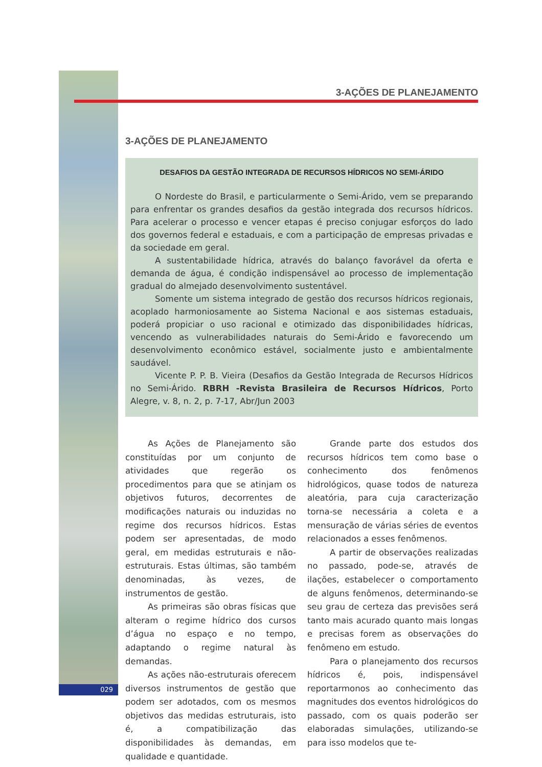029
3-AÇÕES DE PLANEJAMENTO
3-AÇÕES DE PLANEJAMENTO
DESAFIOS DA GESTÃO INTEGRADA DE RECURSOS HÍDRICOS NO SEMI-ÁRIDO
O Nordeste do Brasil, e particularmente o Semi-Árido, vem se preparando para enfrentar os grandes desafios da gestão integrada dos recursos hídricos. Para acelerar o processo e vencer etapas é preciso conjugar esforços do lado dos governos federal e estaduais, e com a participação de empresas privadas e da sociedade em geral.
A sustentabilidade hídrica, através do balanço favorável da oferta e demanda de água, é condição indispensável ao processo de implementação gradual do almejado desenvolvimento sustentável.
Somente um sistema integrado de gestão dos recursos hídricos regionais, acoplado harmoniosamente ao Sistema Nacional e aos sistemas estaduais, poderá propiciar o uso racional e otimizado das disponibilidades hídricas, vencendo as vulnerabilidades naturais do Semi-Árido e favorecendo um desenvolvimento econômico estável, socialmente justo e ambientalmente saudável.
Vicente P. P. B. Vieira (Desafios da Gestão Integrada de Recursos Hídricos no Semi-Árido. RBRH -Revista Brasileira de Recursos Hídricos, Porto Alegre, v. 8, n. 2, p. 7-17, Abr/Jun 2003
As Ações de Planejamento são constituídas por um conjunto de atividades que regerão os procedimentos para que se atinjam os objetivos futuros, decorrentes de modificações naturais ou induzidas no regime dos recursos hídricos. Estas podem ser apresentadas, de modo geral, em medidas estruturais e não-estruturais. Estas últimas, são também denominadas, às vezes, de instrumentos de gestão.
As primeiras são obras físicas que alteram o regime hídrico dos cursos d’água no espaço e no tempo, adaptando o regime natural às demandas.
As ações não-estruturais oferecem diversos instrumentos de gestão que podem ser adotados, com os mesmos objetivos das medidas estruturais, isto é, a compatibilização das disponibilidades às demandas, em qualidade e quantidade.
Grande parte dos estudos dos recursos hídricos tem como base o conhecimento dos fenômenos hidrológicos, quase todos de natureza aleatória, para cuja caracterização torna-se necessária a coleta e a mensuração de várias séries de eventos relacionados a esses fenômenos.
A partir de observações realizadas no passado, pode-se, através de ilações, estabelecer o comportamento de alguns fenômenos, determinando-se seu grau de certeza das previsões será tanto mais acurado quanto mais longas e precisas forem as observações do fenômeno em estudo.
Para o planejamento dos recursos hídricos é, pois, indispensável reportarmonos ao conhecimento das magnitudes dos eventos hidrológicos do passado, com os quais poderão ser elaboradas simulações, utilizando-se para isso modelos que te-